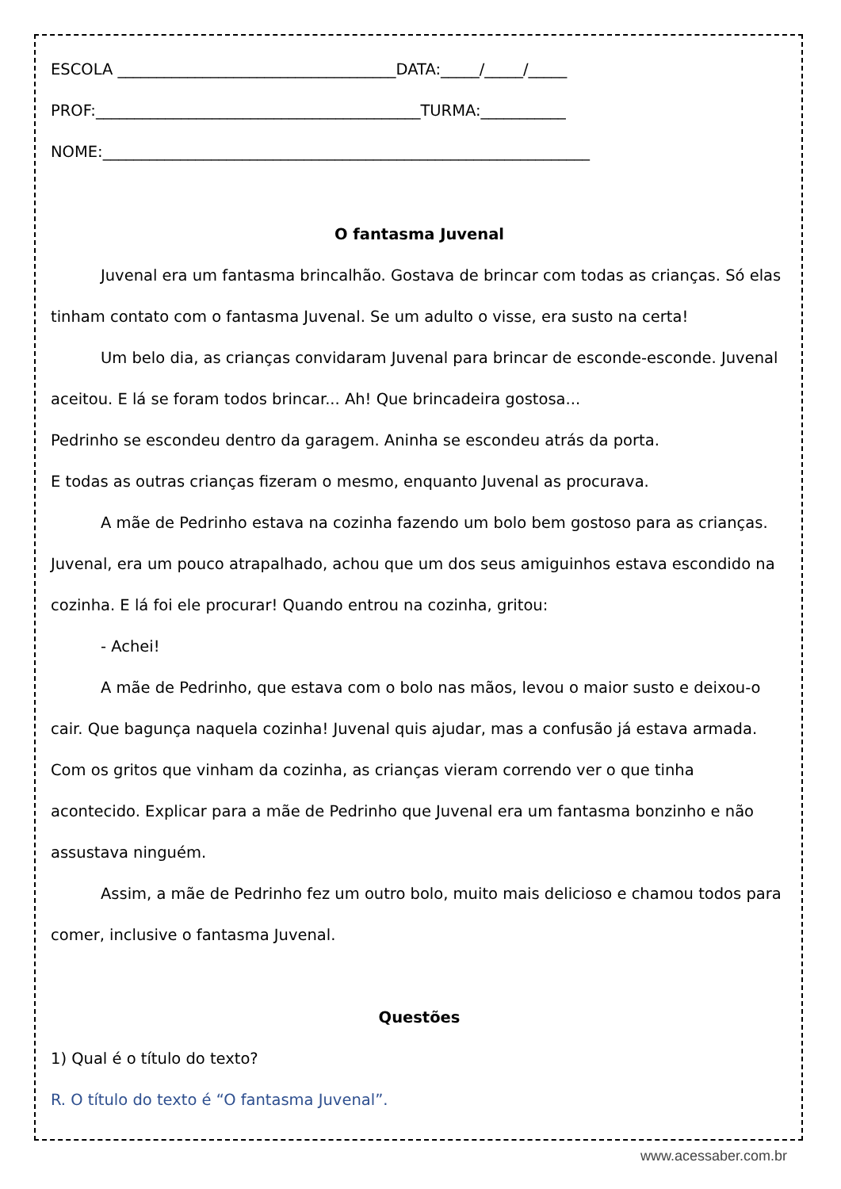ESCOLA ____________________________________DATA:_____/_____/_____
PROF:__________________________________________TURMA:___________
NOME:_______________________________________________________________
O fantasma Juvenal
Juvenal era um fantasma brincalhão. Gostava de brincar com todas as crianças. Só elas tinham contato com o fantasma Juvenal. Se um adulto o visse, era susto na certa!
Um belo dia, as crianças convidaram Juvenal para brincar de esconde-esconde. Juvenal aceitou. E lá se foram todos brincar... Ah! Que brincadeira gostosa...
Pedrinho se escondeu dentro da garagem. Aninha se escondeu atrás da porta.
E todas as outras crianças fizeram o mesmo, enquanto Juvenal as procurava.
A mãe de Pedrinho estava na cozinha fazendo um bolo bem gostoso para as crianças. Juvenal, era um pouco atrapalhado, achou que um dos seus amiguinhos estava escondido na cozinha. E lá foi ele procurar! Quando entrou na cozinha, gritou:
- Achei!
A mãe de Pedrinho, que estava com o bolo nas mãos, levou o maior susto e deixou-o cair. Que bagunça naquela cozinha! Juvenal quis ajudar, mas a confusão já estava armada. Com os gritos que vinham da cozinha, as crianças vieram correndo ver o que tinha acontecido. Explicar para a mãe de Pedrinho que Juvenal era um fantasma bonzinho e não assustava ninguém.
Assim, a mãe de Pedrinho fez um outro bolo, muito mais delicioso e chamou todos para comer, inclusive o fantasma Juvenal.
Questões
1) Qual é o título do texto?
R. O título do texto é “O fantasma Juvenal”.
www.acessaber.com.br